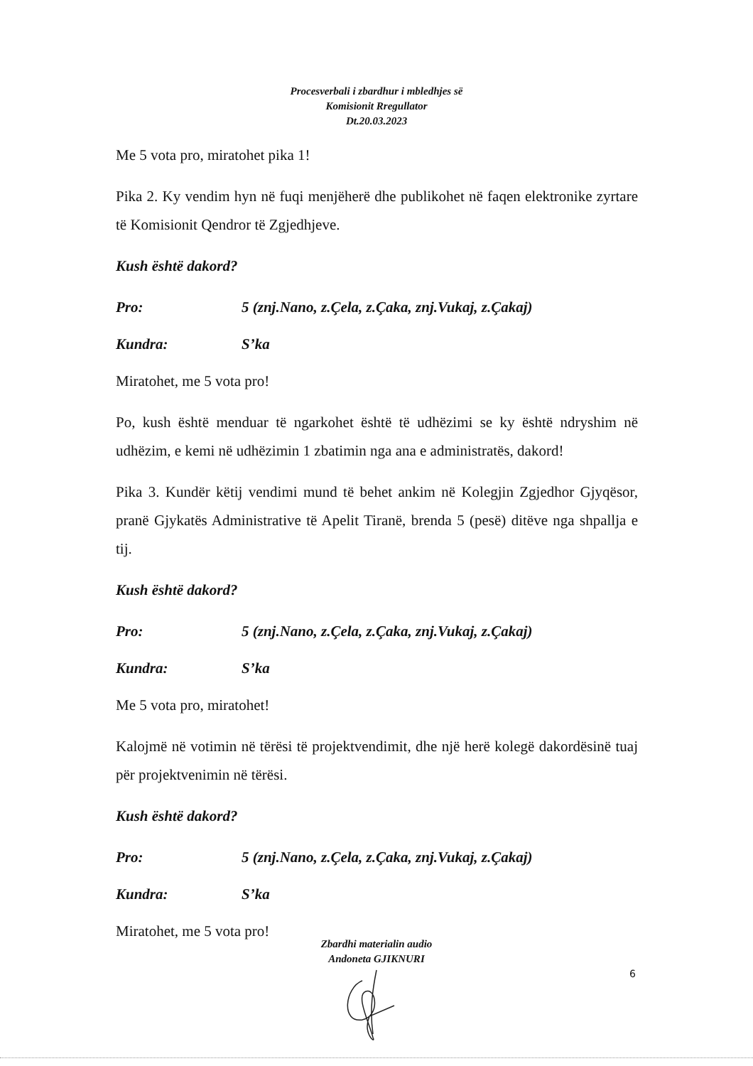Procesverbali i zbardhur i mbledhjes së
Komisionit Rregullator
Dt.20.03.2023
Me 5 vota pro, miratohet pika 1!
Pika 2. Ky vendim hyn në fuqi menjëherë dhe publikohet në faqen elektronike zyrtare të Komisionit Qendror të Zgjedhjeve.
Kush është dakord?
Pro: 5 (znj.Nano, z.Çela, z.Çaka, znj.Vukaj, z.Çakaj)
Kundra: S’ka
Miratohet, me 5 vota pro!
Po, kush është menduar të ngarkohet është të udhëzimi se ky është ndryshim në udhëzim, e kemi në udhëzimin 1 zbatimin nga ana e administratës, dakord!
Pika 3. Kundër këtij vendimi mund të behet ankim në Kolegjin Zgjedhor Gjyqësor, pranë Gjykatës Administrative të Apelit Tiranë, brenda 5 (pesë) ditëve nga shpallja e tij.
Kush është dakord?
Pro: 5 (znj.Nano, z.Çela, z.Çaka, znj.Vukaj, z.Çakaj)
Kundra: S’ka
Me 5 vota pro, miratohet!
Kalojmë në votimin në tërësi të projektvendimit, dhe një herë kolegë dakordësinë tuaj për projektvenimin në tërësi.
Kush është dakord?
Pro: 5 (znj.Nano, z.Çela, z.Çaka, znj.Vukaj, z.Çakaj)
Kundra: S’ka
Miratohet, me 5 vota pro!
Zbardhi materialin audio
Andoneta GJIKNURI
6